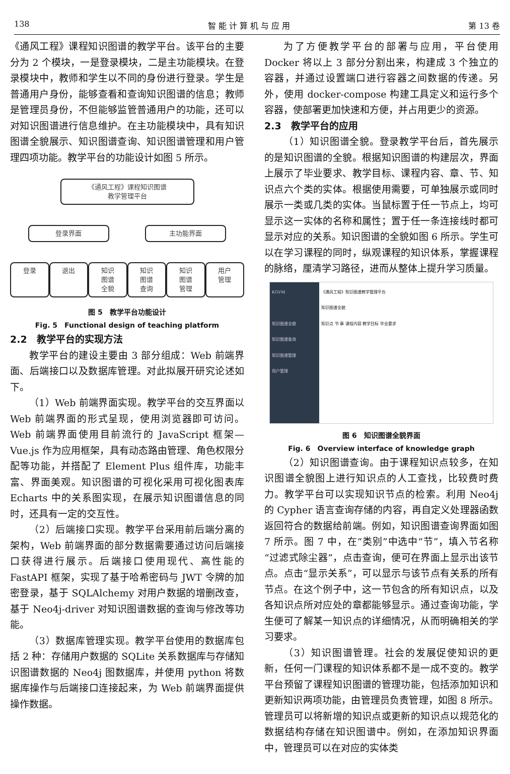138 智 能 计 算 机 与 应 用 第 13 卷
《通风工程》课程知识图谱的教学平台。该平台的主要分为 2 个模块，一是登录模块，二是主功能模块。在登录模块中，教师和学生以不同的身份进行登录。学生是普通用户身份，能够查看和查询知识图谱的信息；教师是管理员身份，不但能够监管普通用户的功能，还可以对知识图谱进行信息维护。在主功能模块中，具有知识图谱全貌展示、知识图谱查询、知识图谱管理和用户管理四项功能。教学平台的功能设计如图 5 所示。
《通风工程》课程知识图谱
教学管理平台
登录界面 主功能界面
登录 退出 知识
图谱
全貌
知识
图谱
查询
知识
图谱
管理
用户
管理
图 5　教学平台功能设计
Fig. 5　Functional design of teaching platform
2.2　教学平台的实现方法
教学平台的建设主要由 3 部分组成：Web 前端界面、后端接口以及数据库管理。对此拟展开研究论述如下。
（1）Web 前端界面实现。教学平台的交互界面以 Web 前端界面的形式呈现，使用浏览器即可访问。Web 前端界面使用目前流行的 JavaScript 框架—Vue.js 作为应用框架，具有动态路由管理、角色权限分配等功能，并搭配了 Element Plus 组件库，功能丰富、界面美观。知识图谱的可视化采用可视化图表库 Echarts 中的关系图实现，在展示知识图谱信息的同时，还具有一定的交互性。
（2）后端接口实现。教学平台采用前后端分离的架构，Web 前端界面的部分数据需要通过访问后端接口获得进行展示。后端接口使用现代、高性能的 FastAPI 框架，实现了基于哈希密码与 JWT 令牌的加密登录，基于 SQLAlchemy 对用户数据的增删改查，基于 Neo4j-driver 对知识图谱数据的查询与修改等功能。
（3）数据库管理实现。教学平台使用的数据库包括 2 种：存储用户数据的 SQLite 关系数据库与存储知识图谱数据的 Neo4j 图数据库，并使用 python 将数据库操作与后端接口连接起来，为 Web 前端界面提供操作数据。
为了方便教学平台的部署与应用，平台使用 Docker 将以上 3 部分分割出来，构建成 3 个独立的容器，并通过设置端口进行容器之间数据的传递。另外，使用 docker-compose 构建工具定义和运行多个容器，使部署更加快速和方便，并占用更少的资源。
2.3　教学平台的应用
（1）知识图谱全貌。登录教学平台后，首先展示的是知识图谱的全貌。根据知识图谱的构建层次，界面上展示了毕业要求、教学目标、课程内容、章、节、知识点六个类的实体。根据使用需要，可单独展示或同时展示一类或几类的实体。当鼠标置于任一节点上，均可显示这一实体的名称和属性；置于任一条连接线时都可显示对应的关系。知识图谱的全貌如图 6 所示。学生可以在学习课程的同时，纵观课程的知识体系，掌握课程的脉络，厘清学习路径，进而从整体上提升学习质量。
KGVM
知识图谱全貌
知识图谱查询
知识图谱管理
用户管理
《通风工程》知识图谱教学管理平台
知识图谱全貌
知识点 节 章 课程内容 教学目标 毕业要求
图 6　知识图谱全貌界面
Fig. 6　Overview interface of knowledge graph
（2）知识图谱查询。由于课程知识点较多，在知识图谱全貌图上进行知识点的人工查找，比较费时费力。教学平台可以实现知识节点的检索。利用 Neo4j 的 Cypher 语言查询存储的内容，再自定义处理器函数返回符合的数据给前端。例如，知识图谱查询界面如图 7 所示。图 7 中，在“类别”中选中“节”，填入节名称“过滤式除尘器”，点击查询，便可在界面上显示出该节点。点击“显示关系”，可以显示与该节点有关系的所有节点。在这个例子中，这一节包含的所有知识点，以及各知识点所对应处的章都能够显示。通过查询功能，学生便可了解某一知识点的详细情况，从而明确相关的学习要求。
（3）知识图谱管理。社会的发展促使知识的更新，任何一门课程的知识体系都不是一成不变的。教学平台预留了课程知识图谱的管理功能，包括添加知识和更新知识两项功能，由管理员负责管理，如图 8 所示。管理员可以将新增的知识点或更新的知识点以规范化的数据结构存储在知识图谱中。例如，在添加知识界面中，管理员可以在对应的实体类